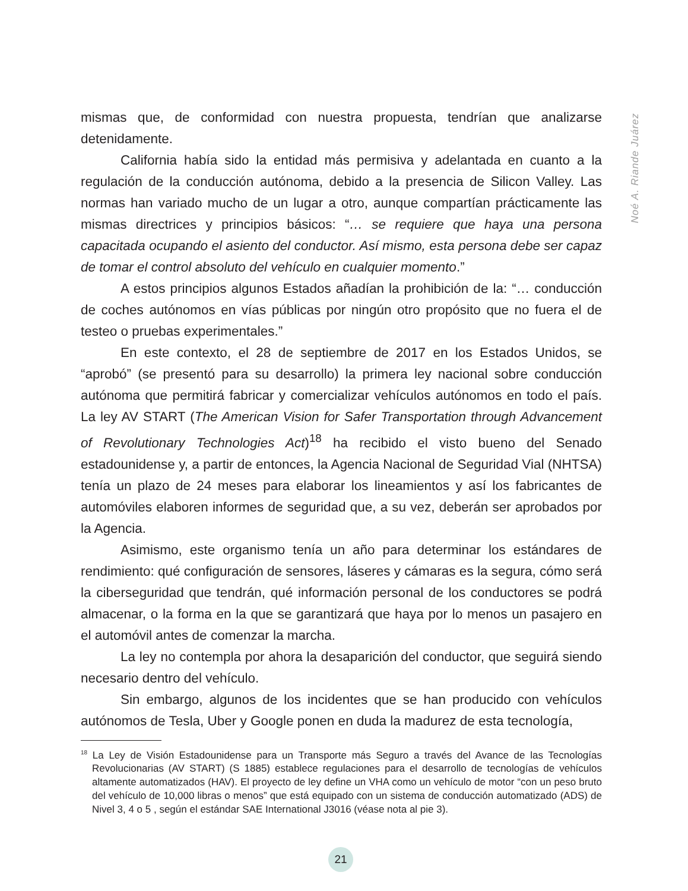Noé A. Riande Juárez
mismas que, de conformidad con nuestra propuesta, tendrían que analizarse detenidamente.
California había sido la entidad más permisiva y adelantada en cuanto a la regulación de la conducción autónoma, debido a la presencia de Silicon Valley. Las normas han variado mucho de un lugar a otro, aunque compartían prácticamente las mismas directrices y principios básicos: “… se requiere que haya una persona capacitada ocupando el asiento del conductor. Así mismo, esta persona debe ser capaz de tomar el control absoluto del vehículo en cualquier momento.”
A estos principios algunos Estados añadían la prohibición de la: “… conducción de coches autónomos en vías públicas por ningún otro propósito que no fuera el de testeo o pruebas experimentales.”
En este contexto, el 28 de septiembre de 2017 en los Estados Unidos, se “aprobó” (se presentó para su desarrollo) la primera ley nacional sobre conducción autónoma que permitirá fabricar y comercializar vehículos autónomos en todo el país. La ley AV START (The American Vision for Safer Transportation through Advancement of Revolutionary Technologies Act)<sup>18</sup> ha recibido el visto bueno del Senado estadounidense y, a partir de entonces, la Agencia Nacional de Seguridad Vial (NHTSA) tenía un plazo de 24 meses para elaborar los lineamientos y así los fabricantes de automóviles elaboren informes de seguridad que, a su vez, deberán ser aprobados por la Agencia.
Asimismo, este organismo tenía un año para determinar los estándares de rendimiento: qué configuración de sensores, láseres y cámaras es la segura, cómo será la ciberseguridad que tendrán, qué información personal de los conductores se podrá almacenar, o la forma en la que se garantizará que haya por lo menos un pasajero en el automóvil antes de comenzar la marcha.
La ley no contempla por ahora la desaparición del conductor, que seguirá siendo necesario dentro del vehículo.
Sin embargo, algunos de los incidentes que se han producido con vehículos autónomos de Tesla, Uber y Google ponen en duda la madurez de esta tecnología,
<sup>18</sup> La Ley de Visión Estadounidense para un Transporte más Seguro a través del Avance de las Tecnologías Revolucionarias (AV START) (S 1885) establece regulaciones para el desarrollo de tecnologías de vehículos altamente automatizados (HAV). El proyecto de ley define un VHA como un vehículo de motor “con un peso bruto del vehículo de 10,000 libras o menos” que está equipado con un sistema de conducción automatizado (ADS) de Nivel 3, 4 o 5 , según el estándar SAE International J3016 (véase nota al pie 3).
21